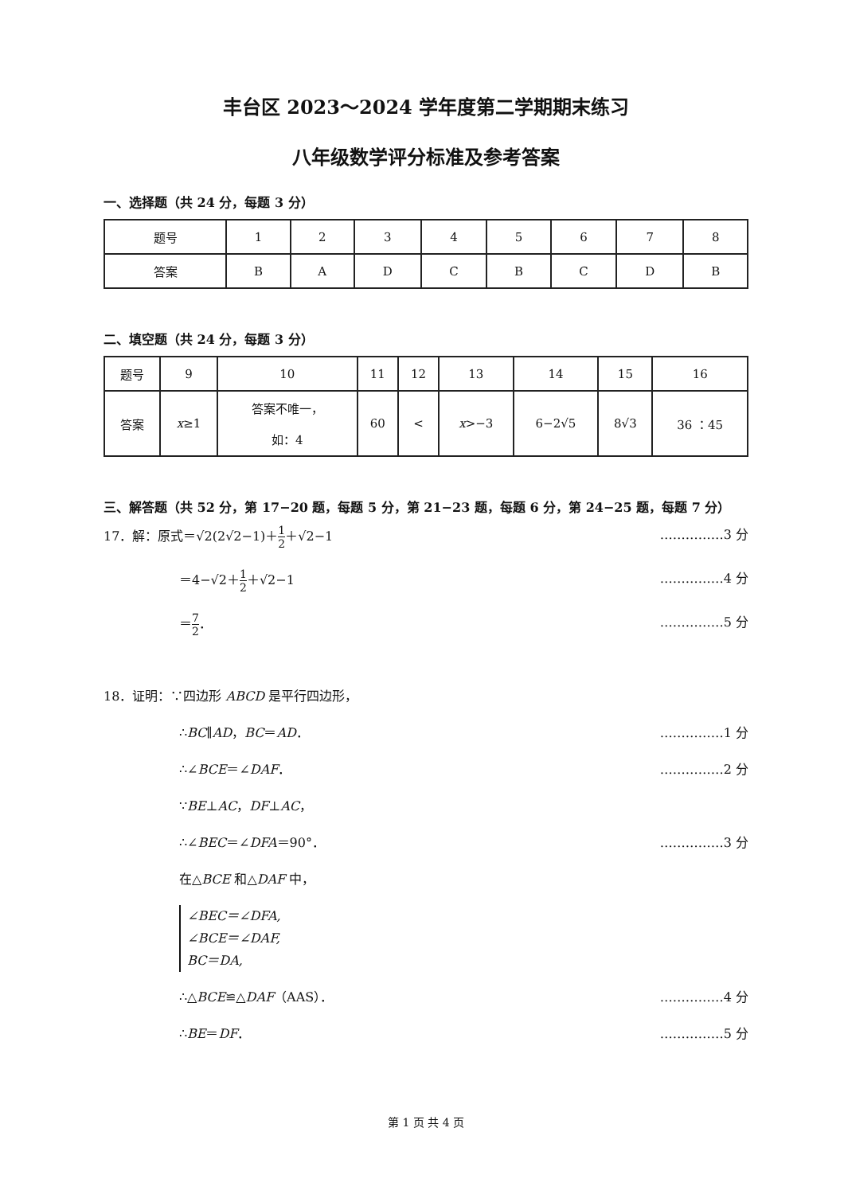丰台区 2023～2024 学年度第二学期期末练习
八年级数学评分标准及参考答案
一、选择题（共 24 分，每题 3 分）
| 题号 | 1 | 2 | 3 | 4 | 5 | 6 | 7 | 8 |
| 答案 | B | A | D | C | B | C | D | B |
二、填空题（共 24 分，每题 3 分）
| 题号 | 9 | 10 | 11 | 12 | 13 | 14 | 15 | 16 |
| 答案 | x ≥1 | 答案不唯一， 如：4 | 60 | < | x >−3 | 6−2√5 | 8√3 | 36 ：45 |
三、解答题（共 52 分，第 17−20 题，每题 5 分，第 21−23 题，每题 6 分，第 24−25 题，每题 7 分）
17．解：原式＝√2(2√2−1)＋1 2＋√2−1 ……………3 分
＝4−√2＋1 2＋√2−1 ……………4 分
＝7 2． ……………5 分
18．证明：∵四边形 ABCD 是平行四边形，
∴BC∥AD，BC＝AD． ……………1 分
∴∠BCE＝∠DAF． ……………2 分
∵BE⊥AC，DF⊥AC，
∴∠BEC＝∠DFA＝90°． ……………3 分
在△BCE 和△DAF 中，
∠BEC＝∠DFA,
∠BCE＝∠DAF,
BC＝DA,
∴△BCE≌△DAF（AAS）． ……………4 分
∴BE＝DF． ……………5 分
第 1 页 共 4 页